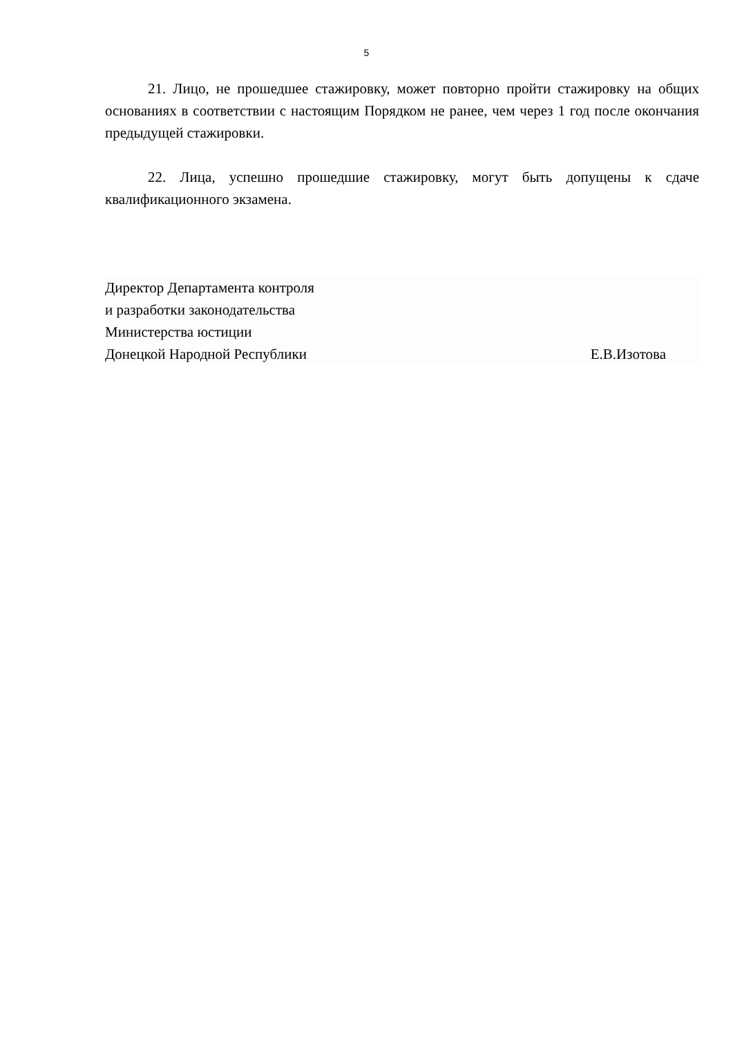5
21. Лицо, не прошедшее стажировку, может повторно пройти стажировку на общих основаниях в соответствии с настоящим Порядком не ранее, чем через 1 год после окончания предыдущей стажировки.
22. Лица, успешно прошедшие стажировку, могут быть допущены к сдаче квалификационного экзамена.
Директор Департамента контроля
и разработки законодательства
Министерства юстиции
Донецкой Народной Республики Е.В.Изотова